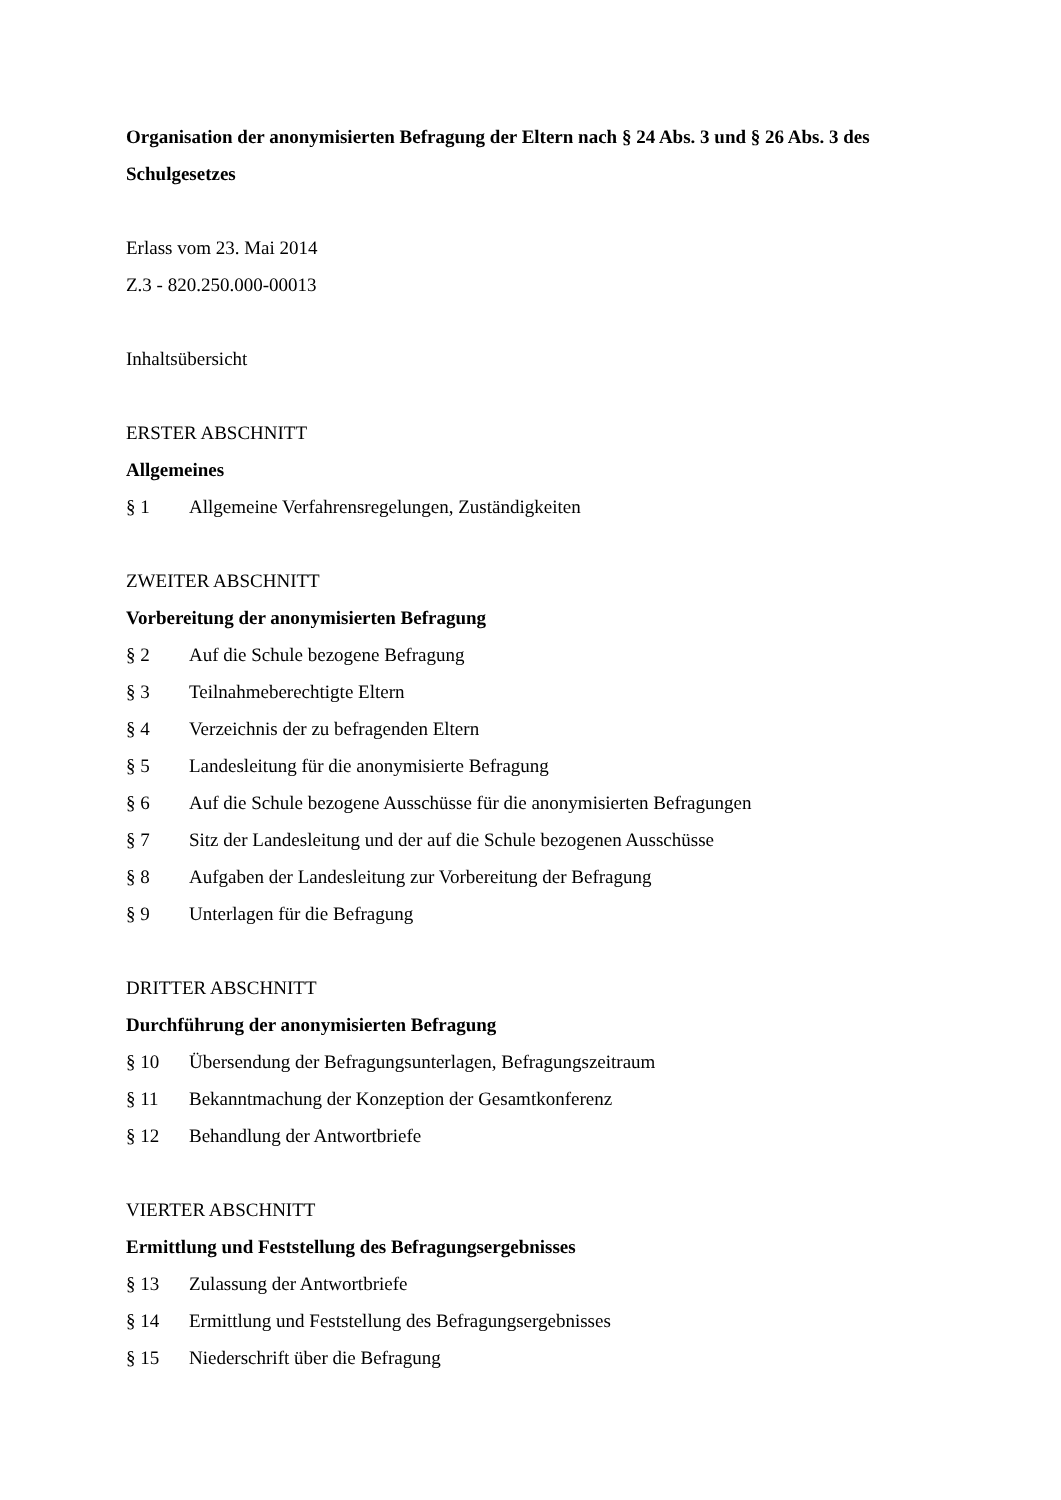Organisation der anonymisierten Befragung der Eltern nach § 24 Abs. 3 und § 26 Abs. 3 des Schulgesetzes
Erlass vom 23. Mai 2014
Z.3 - 820.250.000-00013
Inhaltsübersicht
ERSTER ABSCHNITT
Allgemeines
§ 1 Allgemeine Verfahrensregelungen, Zuständigkeiten
ZWEITER ABSCHNITT
Vorbereitung der anonymisierten Befragung
§ 2 Auf die Schule bezogene Befragung
§ 3 Teilnahmeberechtigte Eltern
§ 4 Verzeichnis der zu befragenden Eltern
§ 5 Landesleitung für die anonymisierte Befragung
§ 6 Auf die Schule bezogene Ausschüsse für die anonymisierten Befragungen
§ 7 Sitz der Landesleitung und der auf die Schule bezogenen Ausschüsse
§ 8 Aufgaben der Landesleitung zur Vorbereitung der Befragung
§ 9 Unterlagen für die Befragung
DRITTER ABSCHNITT
Durchführung der anonymisierten Befragung
§ 10 Übersendung der Befragungsunterlagen, Befragungszeitraum
§ 11 Bekanntmachung der Konzeption der Gesamtkonferenz
§ 12 Behandlung der Antwortbriefe
VIERTER ABSCHNITT
Ermittlung und Feststellung des Befragungsergebnisses
§ 13 Zulassung der Antwortbriefe
§ 14 Ermittlung und Feststellung des Befragungsergebnisses
§ 15 Niederschrift über die Befragung